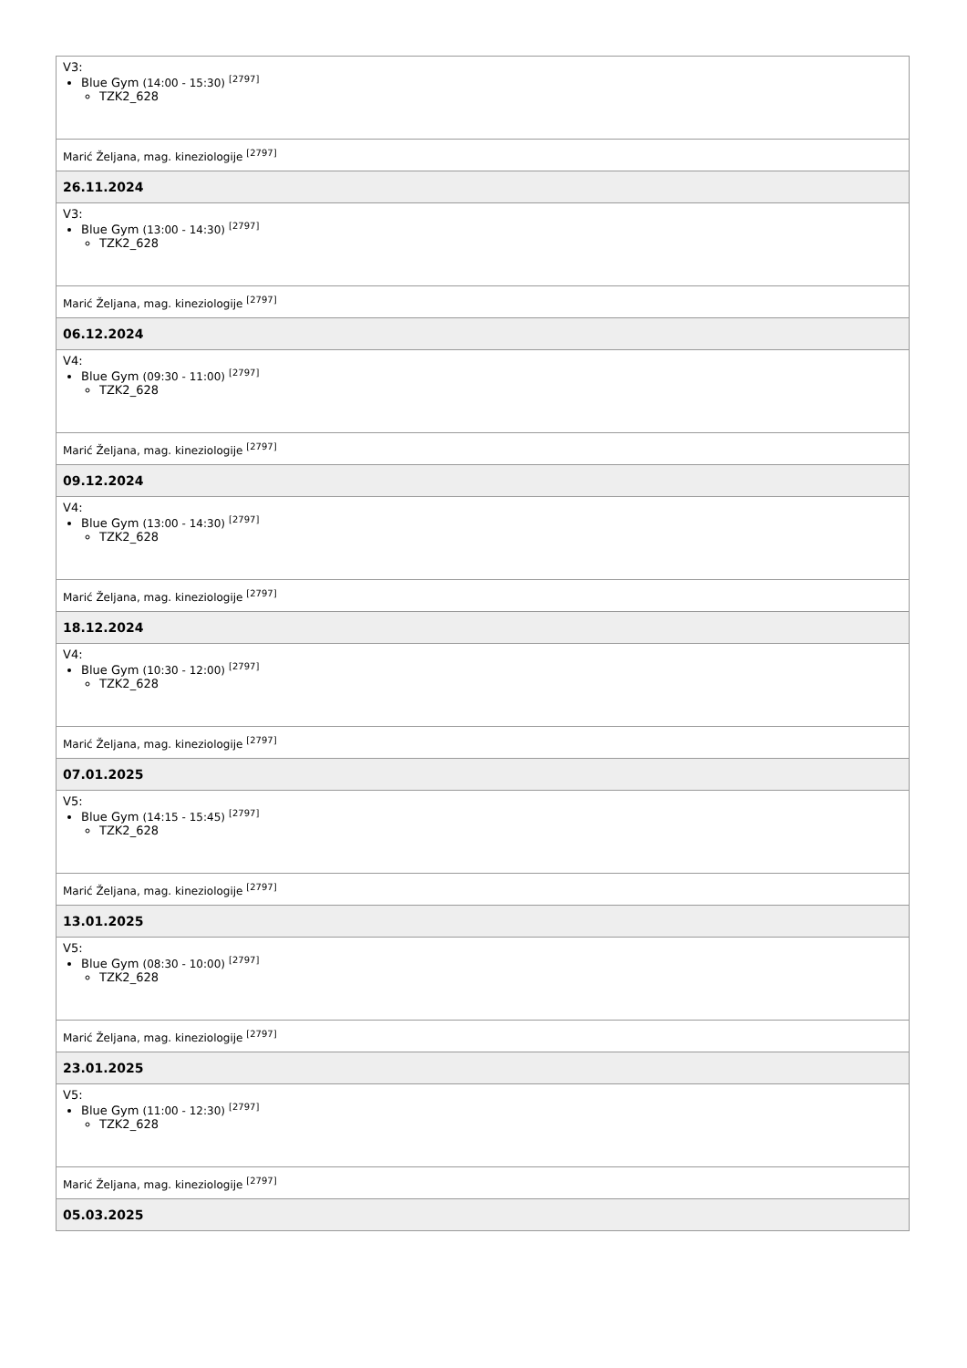| V3: Blue Gym (14:00 - 15:30) <sup>[2797]</sup> TZK2_628 |
| Marić Željana, mag. kineziologije <sup>[2797]</sup> |
| 26.11.2024 |
| V3: Blue Gym (13:00 - 14:30) <sup>[2797]</sup> TZK2_628 |
| Marić Željana, mag. kineziologije <sup>[2797]</sup> |
| 06.12.2024 |
| V4: Blue Gym (09:30 - 11:00) <sup>[2797]</sup> TZK2_628 |
| Marić Željana, mag. kineziologije <sup>[2797]</sup> |
| 09.12.2024 |
| V4: Blue Gym (13:00 - 14:30) <sup>[2797]</sup> TZK2_628 |
| Marić Željana, mag. kineziologije <sup>[2797]</sup> |
| 18.12.2024 |
| V4: Blue Gym (10:30 - 12:00) <sup>[2797]</sup> TZK2_628 |
| Marić Željana, mag. kineziologije <sup>[2797]</sup> |
| 07.01.2025 |
| V5: Blue Gym (14:15 - 15:45) <sup>[2797]</sup> TZK2_628 |
| Marić Željana, mag. kineziologije <sup>[2797]</sup> |
| 13.01.2025 |
| V5: Blue Gym (08:30 - 10:00) <sup>[2797]</sup> TZK2_628 |
| Marić Željana, mag. kineziologije <sup>[2797]</sup> |
| 23.01.2025 |
| V5: Blue Gym (11:00 - 12:30) <sup>[2797]</sup> TZK2_628 |
| Marić Željana, mag. kineziologije <sup>[2797]</sup> |
| 05.03.2025 |